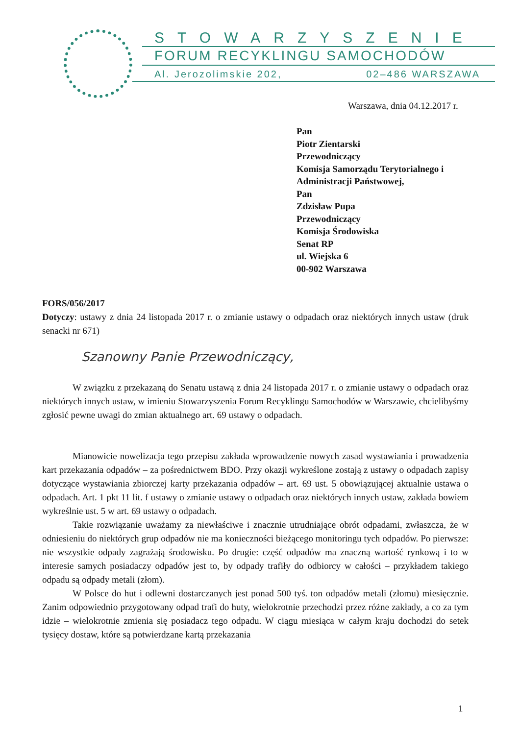STOWARZYSZENIE
FORUM RECYKLINGU SAMOCHODÓW
Al. Jerozolimskie 202, 02–486 WARSZAWA
Warszawa, dnia 04.12.2017 r.
Pan
Piotr Zientarski
Przewodniczący
Komisja Samorządu Terytorialnego i
Administracji Państwowej,
Pan
Zdzisław Pupa
Przewodniczący
Komisja Środowiska
Senat RP
ul. Wiejska 6
00-902 Warszawa
FORS/056/2017
Dotyczy: ustawy z dnia 24 listopada 2017 r. o zmianie ustawy o odpadach oraz niektórych innych ustaw (druk senacki nr 671)
Szanowny Panie Przewodniczący,
W związku z przekazaną do Senatu ustawą z dnia 24 listopada 2017 r. o zmianie ustawy o odpadach oraz niektórych innych ustaw, w imieniu Stowarzyszenia Forum Recyklingu Samochodów w Warszawie, chcielibyśmy zgłosić pewne uwagi do zmian aktualnego art. 69 ustawy o odpadach.
Mianowicie nowelizacja tego przepisu zakłada wprowadzenie nowych zasad wystawiania i prowadzenia kart przekazania odpadów – za pośrednictwem BDO. Przy okazji wykreślone zostają z ustawy o odpadach zapisy dotyczące wystawiania zbiorczej karty przekazania odpadów – art. 69 ust. 5 obowiązującej aktualnie ustawa o odpadach. Art. 1 pkt 11 lit. f ustawy o zmianie ustawy o odpadach oraz niektórych innych ustaw, zakłada bowiem wykreślnie ust. 5 w art. 69 ustawy o odpadach.
Takie rozwiązanie uważamy za niewłaściwe i znacznie utrudniające obrót odpadami, zwłaszcza, że w odniesieniu do niektórych grup odpadów nie ma konieczności bieżącego monitoringu tych odpadów. Po pierwsze: nie wszystkie odpady zagrażają środowisku. Po drugie: część odpadów ma znaczną wartość rynkową i to w interesie samych posiadaczy odpadów jest to, by odpady trafiły do odbiorcy w całości – przykładem takiego odpadu są odpady metali (złom).
W Polsce do hut i odlewni dostarczanych jest ponad 500 tyś. ton odpadów metali (złomu) miesięcznie. Zanim odpowiednio przygotowany odpad trafi do huty, wielokrotnie przechodzi przez różne zakłady, a co za tym idzie – wielokrotnie zmienia się posiadacz tego odpadu. W ciągu miesiąca w całym kraju dochodzi do setek tysięcy dostaw, które są potwierdzane kartą przekazania
1